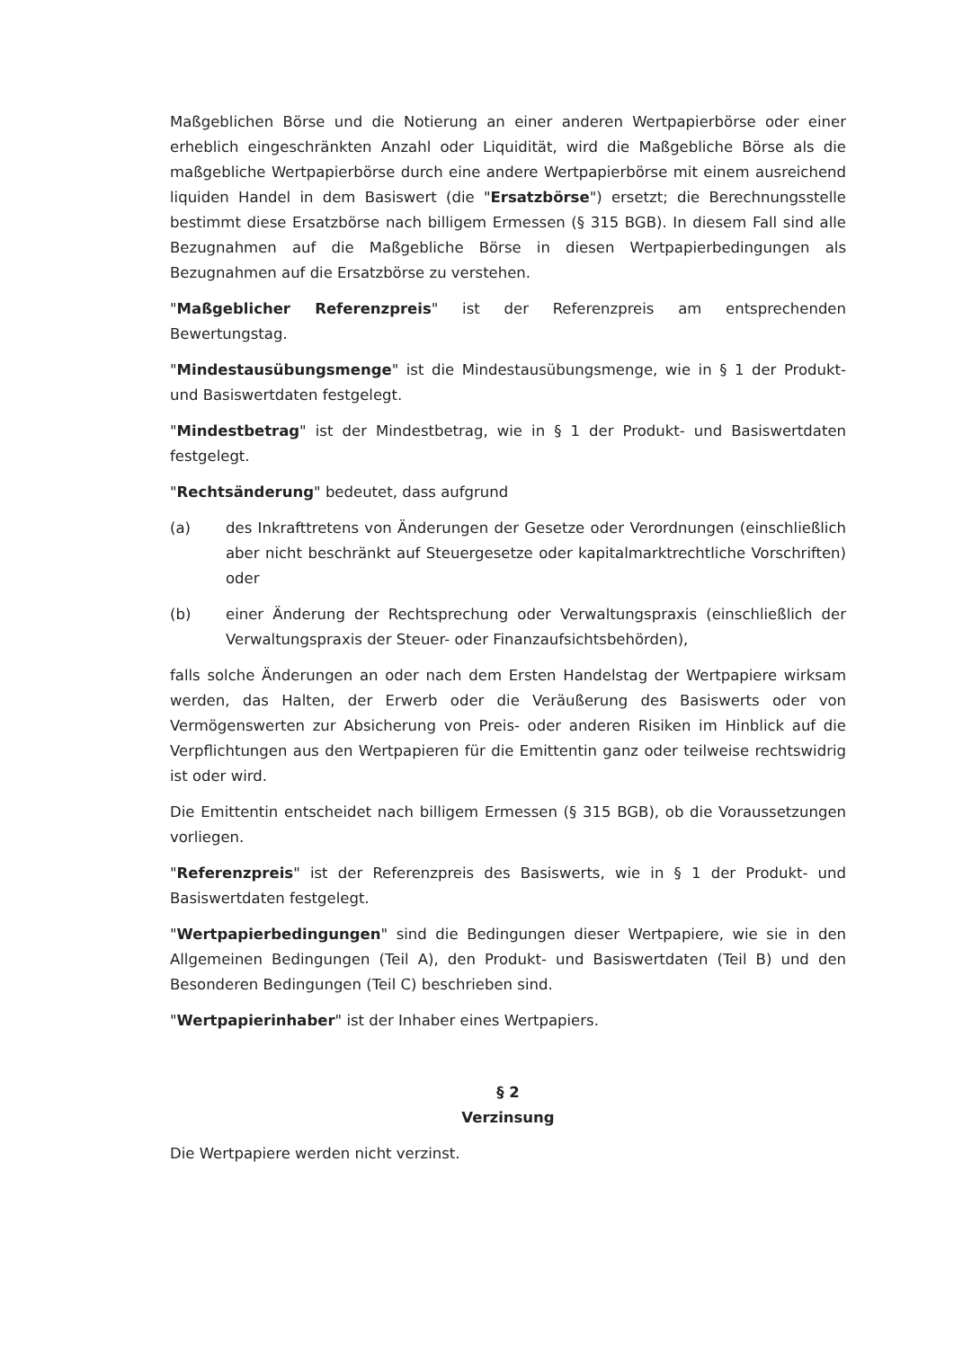Maßgeblichen Börse und die Notierung an einer anderen Wertpapierbörse oder einer erheblich eingeschränkten Anzahl oder Liquidität, wird die Maßgebliche Börse als die maßgebliche Wertpapierbörse durch eine andere Wertpapierbörse mit einem ausreichend liquiden Handel in dem Basiswert (die "Ersatzbörse") ersetzt; die Berechnungsstelle bestimmt diese Ersatzbörse nach billigem Ermessen (§ 315 BGB). In diesem Fall sind alle Bezugnahmen auf die Maßgebliche Börse in diesen Wertpapierbedingungen als Bezugnahmen auf die Ersatzbörse zu verstehen.
"Maßgeblicher Referenzpreis" ist der Referenzpreis am entsprechenden Bewertungstag.
"Mindestausübungsmenge" ist die Mindestausübungsmenge, wie in § 1 der Produkt- und Basiswertdaten festgelegt.
"Mindestbetrag" ist der Mindestbetrag, wie in § 1 der Produkt- und Basiswertdaten festgelegt.
"Rechtsänderung" bedeutet, dass aufgrund
(a) des Inkrafttretens von Änderungen der Gesetze oder Verordnungen (einschließlich aber nicht beschränkt auf Steuergesetze oder kapitalmarktrechtliche Vorschriften) oder
(b) einer Änderung der Rechtsprechung oder Verwaltungspraxis (einschließlich der Verwaltungspraxis der Steuer- oder Finanzaufsichtsbehörden),
falls solche Änderungen an oder nach dem Ersten Handelstag der Wertpapiere wirksam werden, das Halten, der Erwerb oder die Veräußerung des Basiswerts oder von Vermögenswerten zur Absicherung von Preis- oder anderen Risiken im Hinblick auf die Verpflichtungen aus den Wertpapieren für die Emittentin ganz oder teilweise rechtswidrig ist oder wird.
Die Emittentin entscheidet nach billigem Ermessen (§ 315 BGB), ob die Voraussetzungen vorliegen.
"Referenzpreis" ist der Referenzpreis des Basiswerts, wie in § 1 der Produkt- und Basiswertdaten festgelegt.
"Wertpapierbedingungen" sind die Bedingungen dieser Wertpapiere, wie sie in den Allgemeinen Bedingungen (Teil A), den Produkt- und Basiswertdaten (Teil B) und den Besonderen Bedingungen (Teil C) beschrieben sind.
"Wertpapierinhaber" ist der Inhaber eines Wertpapiers.
§ 2
Verzinsung
Die Wertpapiere werden nicht verzinst.